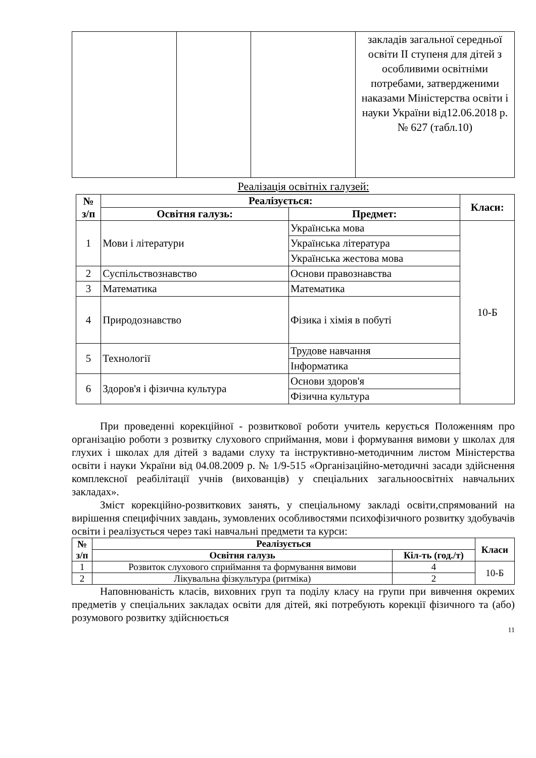| | | | закладів загальної середньої освіти ІІ ступеня для дітей з особливими освітніми потребами, затвердженими наказами Міністерства освіти і науки України від12.06.2018 р. № 627 (табл.10) |
Реалізація освітніх галузей:
| № з/п | Реалізується: | | Класи: |
| --- | --- | --- | --- |
| | Освітня галузь: | Предмет: | |
| 1 | Мови і літератури | Українська мова | 10-Б |
| | | Українська література | |
| | | Українська жестова мова | |
| 2 | Суспільствознавство | Основи правознавства | |
| 3 | Математика | Математика | |
| 4 | Природознавство | Фізика і хімія в побуті | |
| 5 | Технології | Трудове навчання | |
| | | Інформатика | |
| 6 | Здоров'я і фізична культура | Основи здоров'я | |
| | | Фізична культура | |
При проведенні корекційної - розвиткової роботи учитель керується Положенням про організацію роботи з розвитку слухового сприймання, мови і формування вимови у школах для глухих і школах для дітей з вадами слуху та інструктивно-методичним листом Міністерства освіти і науки України від 04.08.2009 р. № 1/9-515 «Організаційно-методичні засади здійснення комплексної реабілітації учнів (вихованців) у спеціальних загальноосвітніх навчальних закладах».
Зміст корекційно-розвиткових занять, у спеціальному закладі освіти,спрямований на вирішення специфічних завдань, зумовлених особливостями психофізичного розвитку здобувачів освіти і реалізується через такі навчальні предмети та курси:
| № з/п | Реалізується | | Класи |
| --- | --- | --- | --- |
| | Освітня галузь | Кіл-ть (год./т) | |
| 1 | Розвиток слухового сприймання та формування вимови | 4 | 10-Б |
| 2 | Лікувальна фізкультура (ритміка) | 2 | |
Наповнюваність класів, виховних груп та поділу класу на групи при вивчення окремих предметів у спеціальних закладах освіти для дітей, які потребують корекції фізичного та (або) розумового розвитку здійснюється
11